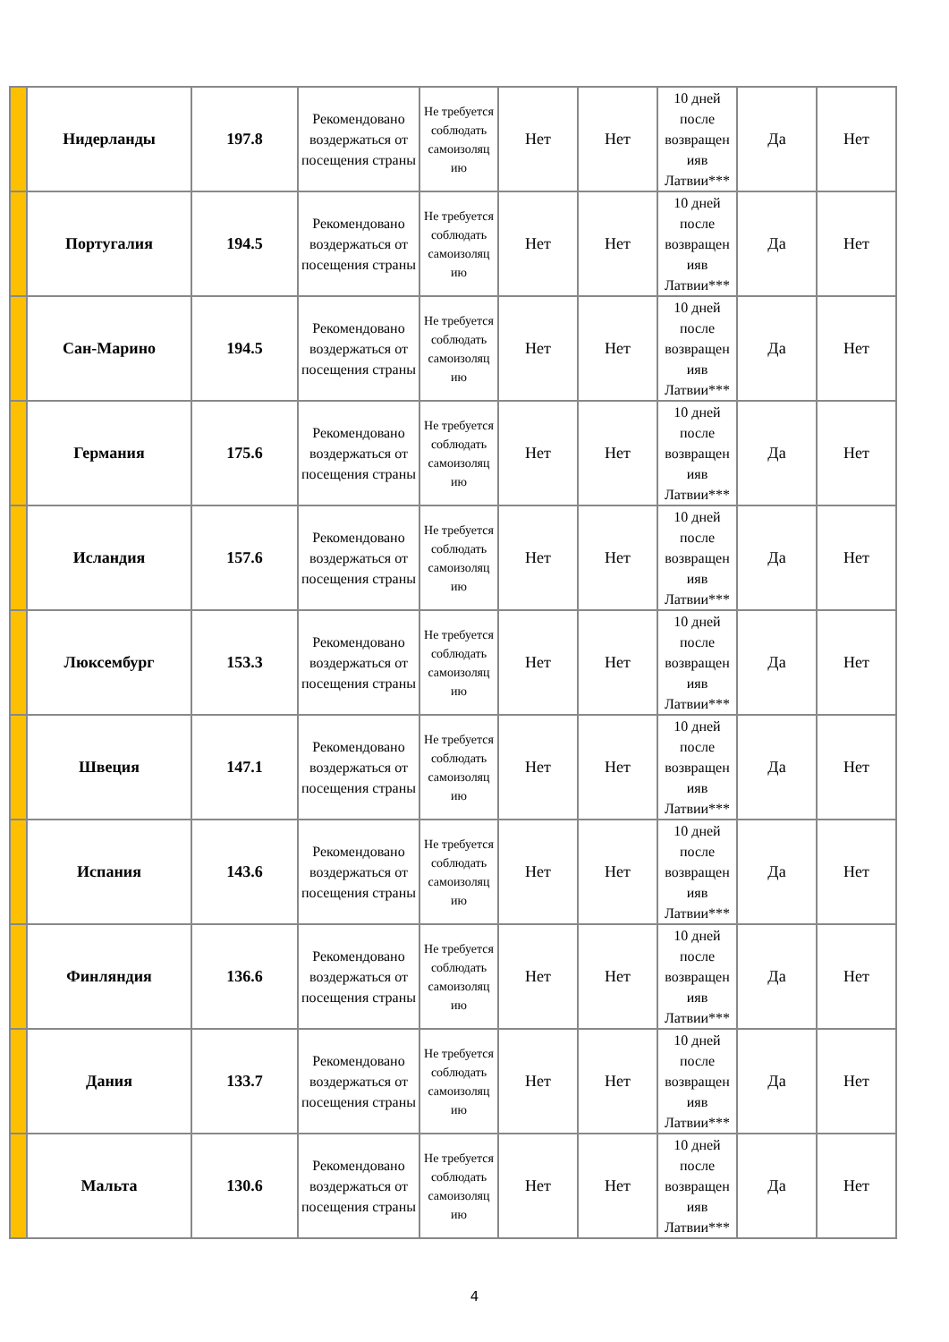| | Нидерланды | 197.8 | Рекомендовано воздержаться от посещения страны | Не требуется соблюдать самоизоляц ию | Нет | Нет | 10 дней после возвращен ияв Латвии*** | Да | Нет |
| | Португалия | 194.5 | Рекомендовано воздержаться от посещения страны | Не требуется соблюдать самоизоляц ию | Нет | Нет | 10 дней после возвращен ияв Латвии*** | Да | Нет |
| | Сан-Марино | 194.5 | Рекомендовано воздержаться от посещения страны | Не требуется соблюдать самоизоляц ию | Нет | Нет | 10 дней после возвращен ияв Латвии*** | Да | Нет |
| | Германия | 175.6 | Рекомендовано воздержаться от посещения страны | Не требуется соблюдать самоизоляц ию | Нет | Нет | 10 дней после возвращен ияв Латвии*** | Да | Нет |
| | Исландия | 157.6 | Рекомендовано воздержаться от посещения страны | Не требуется соблюдать самоизоляц ию | Нет | Нет | 10 дней после возвращен ияв Латвии*** | Да | Нет |
| | Люксембург | 153.3 | Рекомендовано воздержаться от посещения страны | Не требуется соблюдать самоизоляц ию | Нет | Нет | 10 дней после возвращен ияв Латвии*** | Да | Нет |
| | Швеция | 147.1 | Рекомендовано воздержаться от посещения страны | Не требуется соблюдать самоизоляц ию | Нет | Нет | 10 дней после возвращен ияв Латвии*** | Да | Нет |
| | Испания | 143.6 | Рекомендовано воздержаться от посещения страны | Не требуется соблюдать самоизоляц ию | Нет | Нет | 10 дней после возвращен ияв Латвии*** | Да | Нет |
| | Финляндия | 136.6 | Рекомендовано воздержаться от посещения страны | Не требуется соблюдать самоизоляц ию | Нет | Нет | 10 дней после возвращен ияв Латвии*** | Да | Нет |
| | Дания | 133.7 | Рекомендовано воздержаться от посещения страны | Не требуется соблюдать самоизоляц ию | Нет | Нет | 10 дней после возвращен ияв Латвии*** | Да | Нет |
| | Мальта | 130.6 | Рекомендовано воздержаться от посещения страны | Не требуется соблюдать самоизоляц ию | Нет | Нет | 10 дней после возвращен ияв Латвии*** | Да | Нет |
4